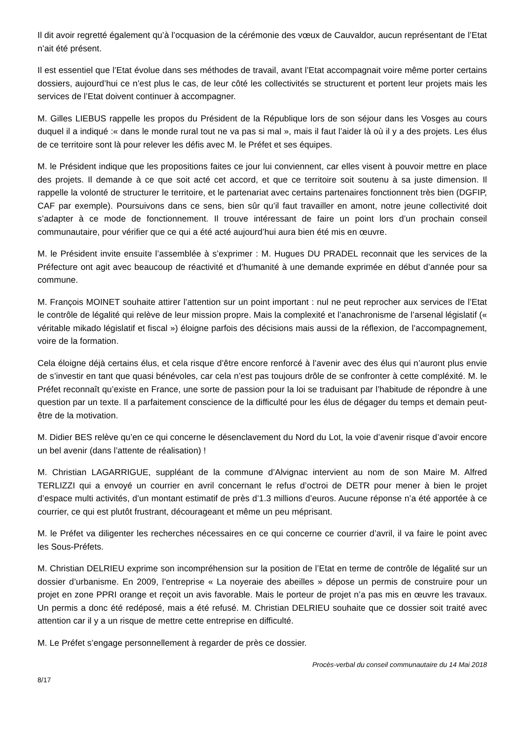Il dit avoir regretté également qu’à l’ocquasion de la cérémonie des vœux de Cauvaldor, aucun représentant de l’Etat n’ait été présent.
Il est essentiel que l’Etat évolue dans ses méthodes de travail, avant l’Etat accompagnait voire même porter certains dossiers, aujourd’hui ce n’est plus le cas, de leur côté les collectivités se structurent et portent leur projets mais les services de l’Etat doivent continuer à accompagner.
M. Gilles LIEBUS rappelle les propos du Président de la République lors de son séjour dans les Vosges au cours duquel il a indiqué :« dans le monde rural tout ne va pas si mal », mais il faut l’aider là où il y a des projets. Les élus de ce territoire sont là pour relever les défis avec M. le Préfet et ses équipes.
M. le Président indique que les propositions faites ce jour lui conviennent, car elles visent à pouvoir mettre en place des projets. Il demande à ce que soit acté cet accord, et que ce territoire soit soutenu à sa juste dimension. Il rappelle la volonté de structurer le territoire, et le partenariat avec certains partenaires fonctionnent très bien (DGFIP, CAF par exemple). Poursuivons dans ce sens, bien sûr qu’il faut travailler en amont, notre jeune collectivité doit s’adapter à ce mode de fonctionnement. Il trouve intéressant de faire un point lors d’un prochain conseil communautaire, pour vérifier que ce qui a été acté aujourd’hui aura bien été mis en œuvre.
M. le Président invite ensuite l’assemblée à s’exprimer : M. Hugues DU PRADEL reconnait que les services de la Préfecture ont agit avec beaucoup de réactivité et d’humanité à une demande exprimée en début d’année pour sa commune.
M. François MOINET souhaite attirer l’attention sur un point important : nul ne peut reprocher aux services de l’Etat le contrôle de légalité qui relève de leur mission propre. Mais la complexité et l’anachronisme de l’arsenal législatif (« véritable mikado législatif et fiscal ») éloigne parfois des décisions mais aussi de la réflexion, de l’accompagnement, voire de la formation.
Cela éloigne déjà certains élus, et cela risque d’être encore renforcé à l’avenir avec des élus qui n’auront plus envie de s’investir en tant que quasi bénévoles, car cela n’est pas toujours drôle de se confronter à cette compléxité. M. le Préfet reconnaît qu’existe en France, une sorte de passion pour la loi se traduisant par l’habitude de répondre à une question par un texte. Il a parfaitement conscience de la difficulté pour les élus de dégager du temps et demain peut- être de la motivation.
M. Didier BES relève qu’en ce qui concerne le désenclavement du Nord du Lot, la voie d’avenir risque d’avoir encore un bel avenir (dans l’attente de réalisation) !
M. Christian LAGARRIGUE, suppléant de la commune d’Alvignac intervient au nom de son Maire M. Alfred TERLIZZI qui a envoyé un courrier en avril concernant le refus d’octroi de DETR pour mener à bien le projet d’espace multi activités, d’un montant estimatif de près d’1.3 millions d’euros. Aucune réponse n’a été apportée à ce courrier, ce qui est plutôt frustrant, décourageant et même un peu méprisant.
M. le Préfet va diligenter les recherches nécessaires en ce qui concerne ce courrier d’avril, il va faire le point avec les Sous-Préfets.
M. Christian DELRIEU exprime son incompréhension sur la position de l’Etat en terme de contrôle de légalité sur un dossier d’urbanisme. En 2009, l’entreprise « La noyeraie des abeilles » dépose un permis de construire pour un projet en zone PPRI orange et reçoit un avis favorable. Mais le porteur de projet n’a pas mis en œuvre les travaux. Un permis a donc été redéposé, mais a été refusé. M. Christian DELRIEU souhaite que ce dossier soit traité avec attention car il y a un risque de mettre cette entreprise en difficulté.
M. Le Préfet s’engage personnellement à regarder de près ce dossier.
Procès-verbal du conseil communautaire du 14 Mai 2018
8/17